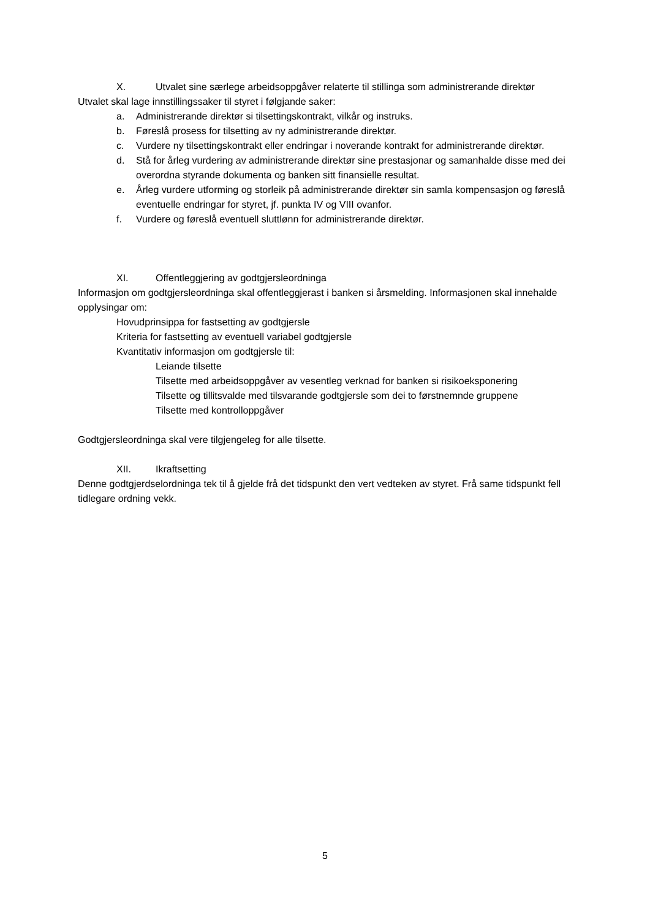X. Utvalet sine særlege arbeidsoppgåver relaterte til stillinga som administrerande direktør
Utvalet skal lage innstillingssaker til styret i følgjande saker:
a. Administrerande direktør si tilsettingskontrakt, vilkår og instruks.
b. Føreslå prosess for tilsetting av ny administrerande direktør.
c. Vurdere ny tilsettingskontrakt eller endringar i noverande kontrakt for administrerande direktør.
d. Stå for årleg vurdering av administrerande direktør sine prestasjonar og samanhalde disse med dei overordna styrande dokumenta og banken sitt finansielle resultat.
e. Årleg vurdere utforming og storleik på administrerande direktør sin samla kompensasjon og føreslå eventuelle endringar for styret, jf. punkta IV og VIII ovanfor.
f. Vurdere og føreslå eventuell sluttlønn for administrerande direktør.
XI. Offentleggjering av godtgjersleordninga
Informasjon om godtgjersleordninga skal offentleggjerast i banken si årsmelding. Informasjonen skal innehalde opplysingar om:
Hovudprinsippa for fastsetting av godtgjersle
Kriteria for fastsetting av eventuell variabel godtgjersle
Kvantitativ informasjon om godtgjersle til:
Leiande tilsette
Tilsette med arbeidsoppgåver av vesentleg verknad for banken si risikoeksponering
Tilsette og tillitsvalde med tilsvarande godtgjersle som dei to førstnemnde gruppene
Tilsette med kontrolloppgåver
Godtgjersleordninga skal vere tilgjengeleg for alle tilsette.
XII. Ikraftsetting
Denne godtgjerdselordninga tek til å gjelde frå det tidspunkt den vert vedteken av styret. Frå same tidspunkt fell tidlegare ordning vekk.
5